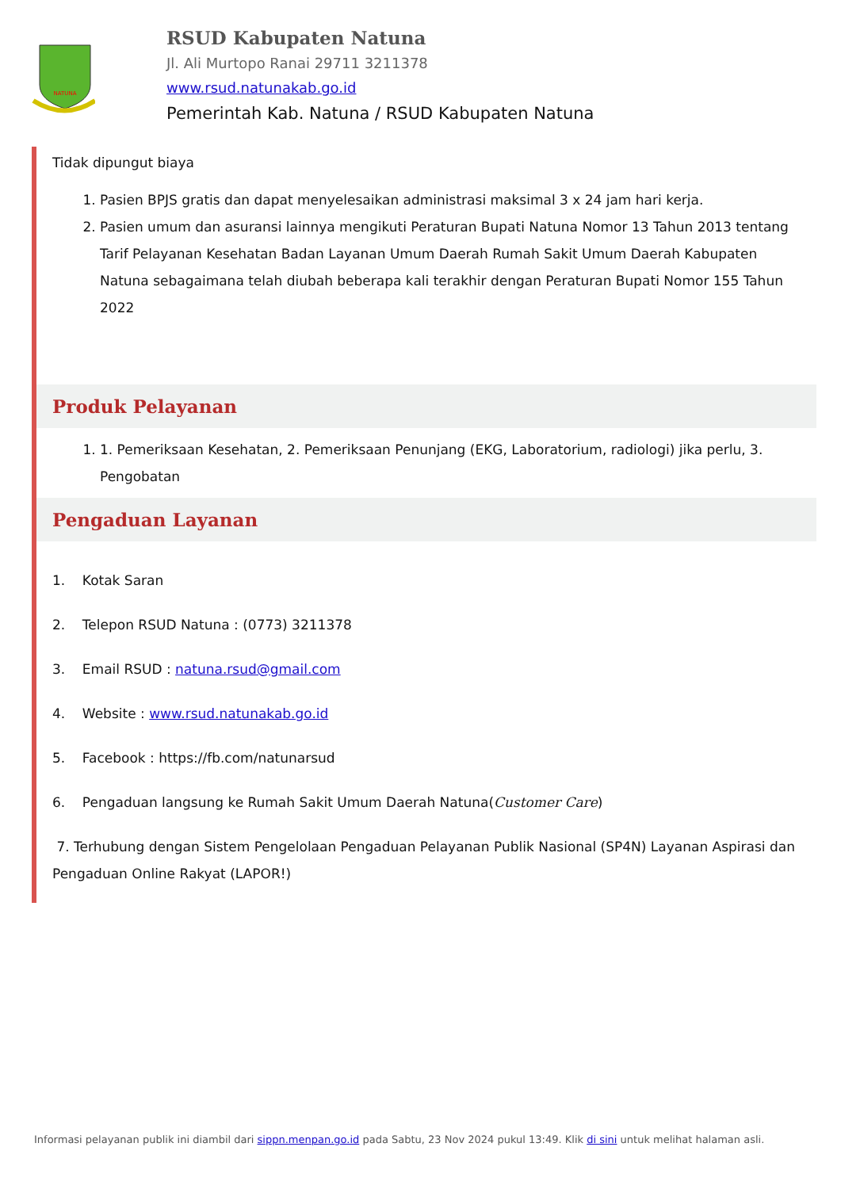NATUNA
RSUD Kabupaten Natuna
Jl. Ali Murtopo Ranai 29711 3211378
www.rsud.natunakab.go.id
Pemerintah Kab. Natuna / RSUD Kabupaten Natuna
Tidak dipungut biaya
1. Pasien BPJS gratis dan dapat menyelesaikan administrasi maksimal 3 x 24 jam hari kerja.
2. Pasien umum dan asuransi lainnya mengikuti Peraturan Bupati Natuna Nomor 13 Tahun 2013 tentang Tarif Pelayanan Kesehatan Badan Layanan Umum Daerah Rumah Sakit Umum Daerah Kabupaten Natuna sebagaimana telah diubah beberapa kali terakhir dengan Peraturan Bupati Nomor 155 Tahun 2022
Produk Pelayanan
1. 1. Pemeriksaan Kesehatan, 2. Pemeriksaan Penunjang (EKG, Laboratorium, radiologi) jika perlu, 3. Pengobatan
Pengaduan Layanan
1. Kotak Saran
2. Telepon RSUD Natuna : (0773) 3211378
3. Email RSUD : natuna.rsud@gmail.com
4. Website : www.rsud.natunakab.go.id
5. Facebook : https://fb.com/natunarsud
6. Pengaduan langsung ke Rumah Sakit Umum Daerah Natuna(Customer Care)
7. Terhubung dengan Sistem Pengelolaan Pengaduan Pelayanan Publik Nasional (SP4N) Layanan Aspirasi dan Pengaduan Online Rakyat (LAPOR!)
Informasi pelayanan publik ini diambil dari sippn.menpan.go.id pada Sabtu, 23 Nov 2024 pukul 13:49. Klik di sini untuk melihat halaman asli.